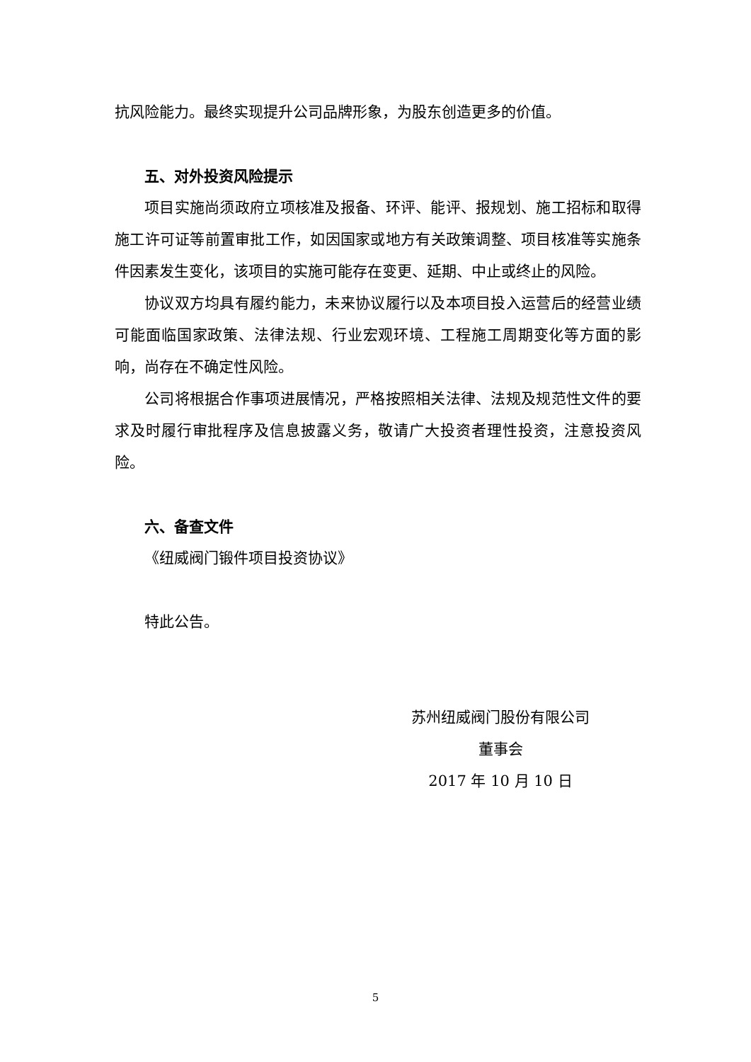抗风险能力。最终实现提升公司品牌形象，为股东创造更多的价值。
五、对外投资风险提示
项目实施尚须政府立项核准及报备、环评、能评、报规划、施工招标和取得施工许可证等前置审批工作，如因国家或地方有关政策调整、项目核准等实施条件因素发生变化，该项目的实施可能存在变更、延期、中止或终止的风险。
协议双方均具有履约能力，未来协议履行以及本项目投入运营后的经营业绩可能面临国家政策、法律法规、行业宏观环境、工程施工周期变化等方面的影响，尚存在不确定性风险。
公司将根据合作事项进展情况，严格按照相关法律、法规及规范性文件的要求及时履行审批程序及信息披露义务，敬请广大投资者理性投资，注意投资风险。
六、备查文件
《纽威阀门锻件项目投资协议》
特此公告。
苏州纽威阀门股份有限公司
董事会
2017 年 10 月 10 日
5